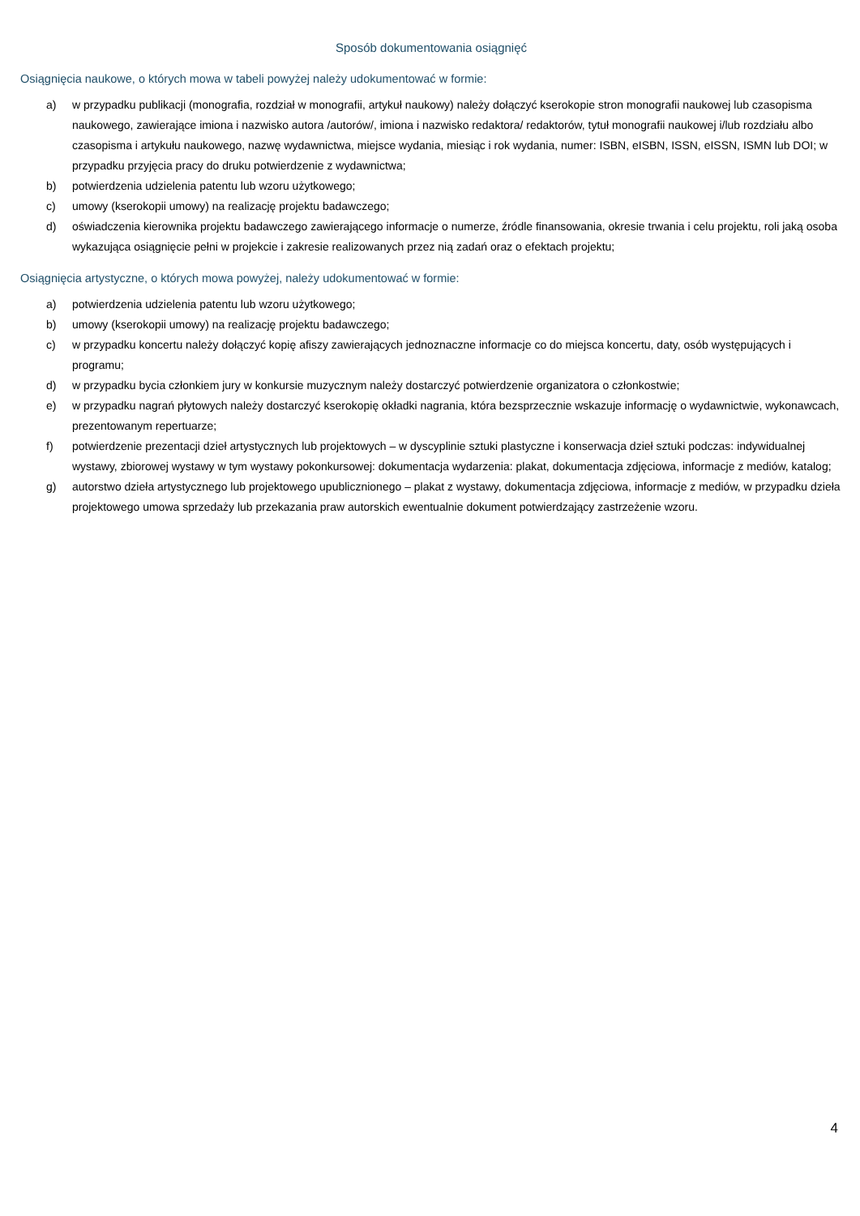Sposób dokumentowania osiągnięć
Osiągnięcia naukowe, o których mowa w tabeli powyżej należy udokumentować w formie:
a) w przypadku publikacji (monografia, rozdział w monografii, artykuł naukowy) należy dołączyć kserokopie stron monografii naukowej lub czasopisma naukowego, zawierające imiona i nazwisko autora /autorów/, imiona i nazwisko redaktora/ redaktorów, tytuł monografii naukowej i/lub rozdziału albo czasopisma i artykułu naukowego, nazwę wydawnictwa, miejsce wydania, miesiąc i rok wydania, numer: ISBN, eISBN, ISSN, eISSN, ISMN lub DOI; w przypadku przyjęcia pracy do druku potwierdzenie z wydawnictwa;
b) potwierdzenia udzielenia patentu lub wzoru użytkowego;
c) umowy (kserokopii umowy) na realizację projektu badawczego;
d) oświadczenia kierownika projektu badawczego zawierającego informacje o numerze, źródle finansowania, okresie trwania i celu projektu, roli jaką osoba wykazująca osiągnięcie pełni w projekcie i zakresie realizowanych przez nią zadań oraz o efektach projektu;
Osiągnięcia artystyczne, o których mowa powyżej, należy udokumentować w formie:
a) potwierdzenia udzielenia patentu lub wzoru użytkowego;
b) umowy (kserokopii umowy) na realizację projektu badawczego;
c) w przypadku koncertu należy dołączyć kopię afiszy zawierających jednoznaczne informacje co do miejsca koncertu, daty, osób występujących i programu;
d) w przypadku bycia członkiem jury w konkursie muzycznym należy dostarczyć potwierdzenie organizatora o członkostwie;
e) w przypadku nagrań płytowych należy dostarczyć kserokopię okładki nagrania, która bezsprzecznie wskazuje informację o wydawnictwie, wykonawcach, prezentowanym repertuarze;
f) potwierdzenie prezentacji dzieł artystycznych lub projektowych – w dyscyplinie sztuki plastyczne i konserwacja dzieł sztuki podczas: indywidualnej wystawy, zbiorowej wystawy w tym wystawy pokonkursowej: dokumentacja wydarzenia: plakat, dokumentacja zdjęciowa, informacje z mediów, katalog;
g) autorstwo dzieła artystycznego lub projektowego upublicznionego – plakat z wystawy, dokumentacja zdjęciowa, informacje z mediów, w przypadku dzieła projektowego umowa sprzedaży lub przekazania praw autorskich ewentualnie dokument potwierdzający zastrzeżenie wzoru.
4